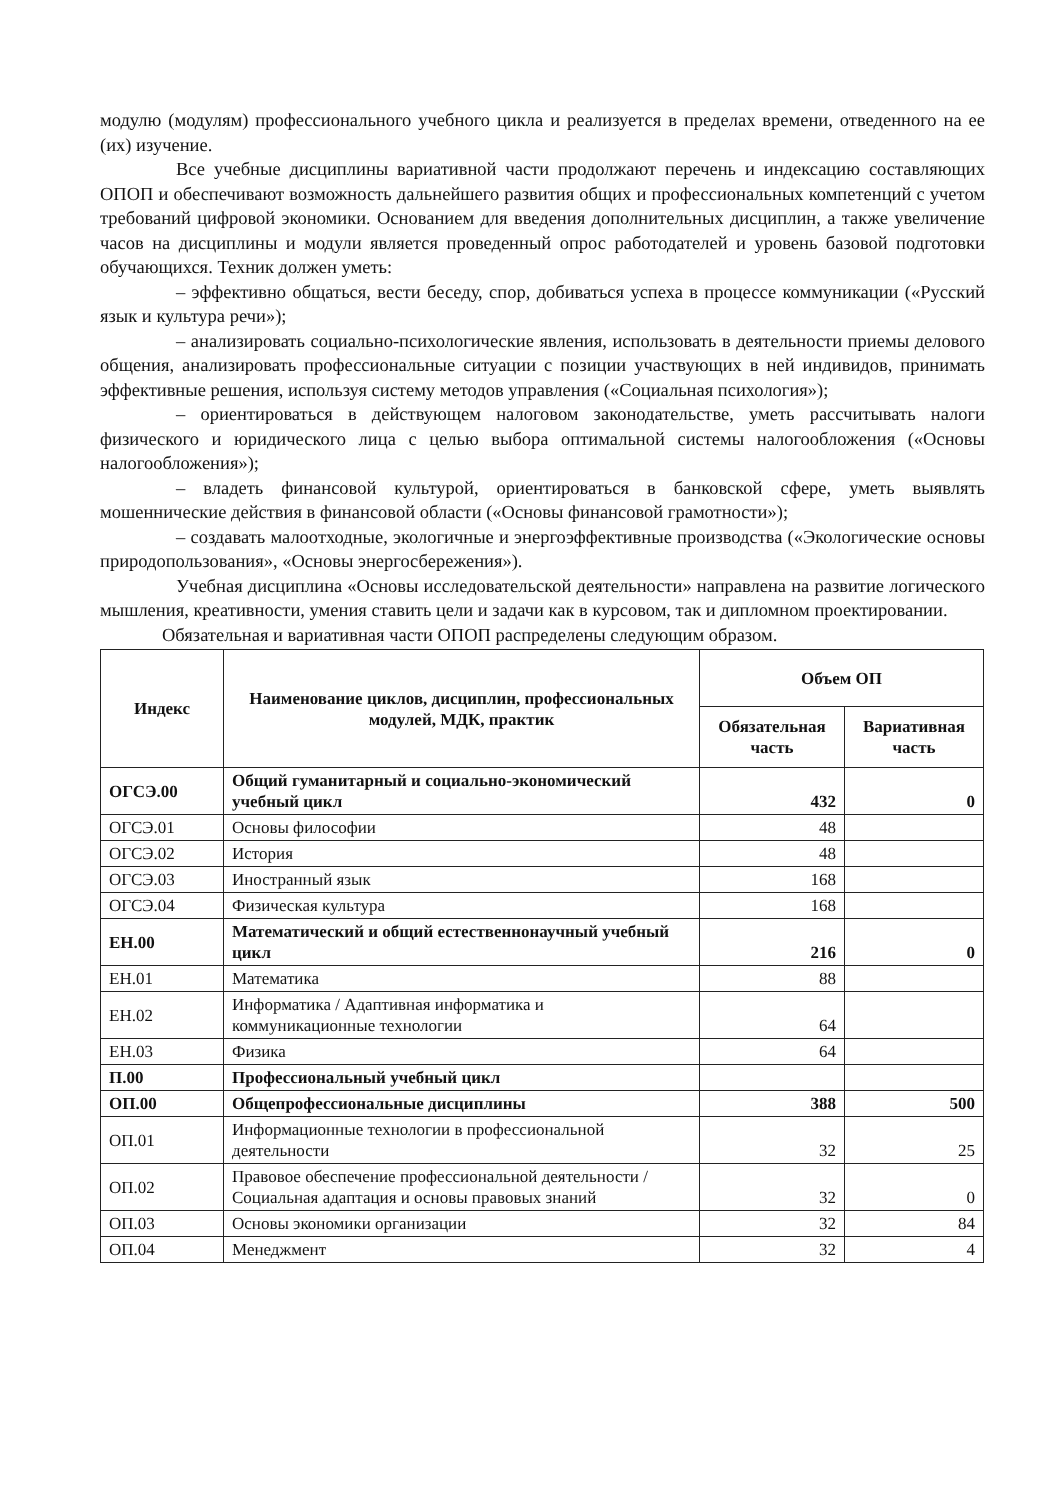модулю (модулям) профессионального учебного цикла и реализуется в пределах времени, отведенного на ее (их) изучение.
Все учебные дисциплины вариативной части продолжают перечень и индексацию составляющих ОПОП и обеспечивают возможность дальнейшего развития общих и профессиональных компетенций с учетом требований цифровой экономики. Основанием для введения дополнительных дисциплин, а также увеличение часов на дисциплины и модули является проведенный опрос работодателей и уровень базовой подготовки обучающихся. Техник должен уметь:
– эффективно общаться, вести беседу, спор, добиваться успеха в процессе коммуникации («Русский язык и культура речи»);
– анализировать социально-психологические явления, использовать в деятельности приемы делового общения, анализировать профессиональные ситуации с позиции участвующих в ней индивидов, принимать эффективные решения, используя систему методов управления («Социальная психология»);
– ориентироваться в действующем налоговом законодательстве, уметь рассчитывать налоги физического и юридического лица с целью выбора оптимальной системы налогообложения («Основы налогообложения»);
– владеть финансовой культурой, ориентироваться в банковской сфере, уметь выявлять мошеннические действия в финансовой области («Основы финансовой грамотности»);
– создавать малоотходные, экологичные и энергоэффективные производства («Экологические основы природопользования», «Основы энергосбережения»).
Учебная дисциплина «Основы исследовательской деятельности» направлена на развитие логического мышления, креативности, умения ставить цели и задачи как в курсовом, так и дипломном проектировании.
Обязательная и вариативная части ОПОП распределены следующим образом.
| Индекс | Наименование циклов, дисциплин, профессиональных модулей, МДК, практик | Объем ОП | |
| --- | --- | --- | --- |
| | | Обязательная часть | Вариативная часть |
| ОГСЭ.00 | Общий гуманитарный и социально-экономический учебный цикл | 432 | 0 |
| ОГСЭ.01 | Основы философии | 48 | |
| ОГСЭ.02 | История | 48 | |
| ОГСЭ.03 | Иностранный язык | 168 | |
| ОГСЭ.04 | Физическая культура | 168 | |
| ЕН.00 | Математический и общий естественнонаучный учебный цикл | 216 | 0 |
| ЕН.01 | Математика | 88 | |
| ЕН.02 | Информатика / Адаптивная информатика и коммуникационные технологии | 64 | |
| ЕН.03 | Физика | 64 | |
| П.00 | Профессиональный учебный цикл | | |
| ОП.00 | Общепрофессиональные дисциплины | 388 | 500 |
| ОП.01 | Информационные технологии в профессиональной деятельности | 32 | 25 |
| ОП.02 | Правовое обеспечение профессиональной деятельности / Социальная адаптация и основы правовых знаний | 32 | 0 |
| ОП.03 | Основы экономики организации | 32 | 84 |
| ОП.04 | Менеджмент | 32 | 4 |